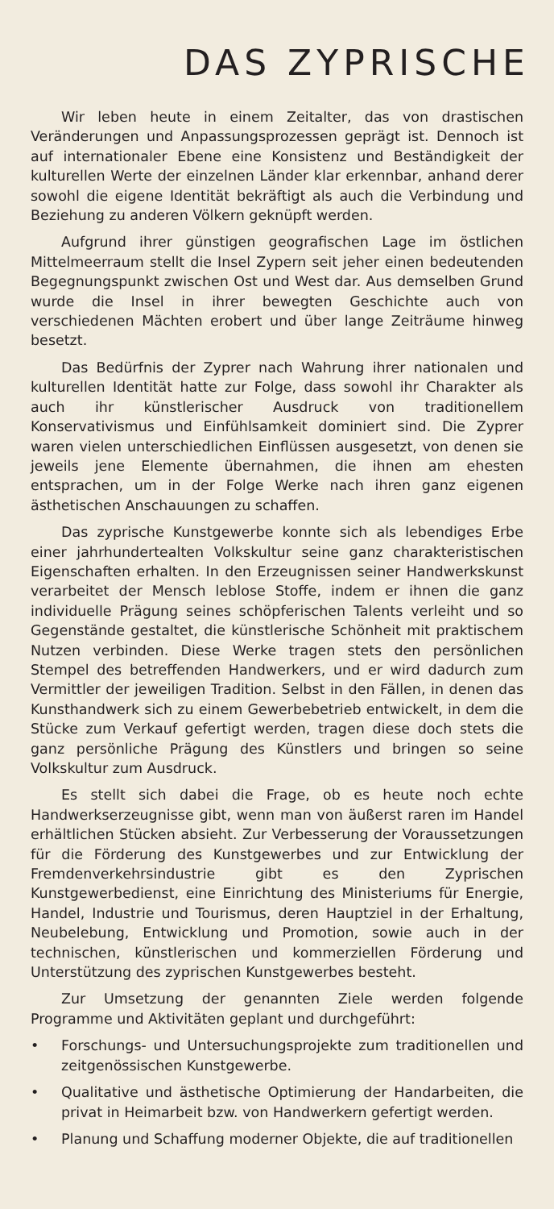DAS ZYPRISCHE
Wir leben heute in einem Zeitalter, das von drastischen Veränderungen und Anpassungsprozessen geprägt ist. Dennoch ist auf internationaler Ebene eine Konsistenz und Beständigkeit der kulturellen Werte der einzelnen Länder klar erkennbar, anhand derer sowohl die eigene Identität bekräftigt als auch die Verbindung und Beziehung zu anderen Völkern geknüpft werden.
Aufgrund ihrer günstigen geografischen Lage im östlichen Mittelmeerraum stellt die Insel Zypern seit jeher einen bedeutenden Begegnungspunkt zwischen Ost und West dar. Aus demselben Grund wurde die Insel in ihrer bewegten Geschichte auch von verschiedenen Mächten erobert und über lange Zeiträume hinweg besetzt.
Das Bedürfnis der Zyprer nach Wahrung ihrer nationalen und kulturellen Identität hatte zur Folge, dass sowohl ihr Charakter als auch ihr künstlerischer Ausdruck von traditionellem Konservativismus und Einfühlsamkeit dominiert sind. Die Zyprer waren vielen unterschiedlichen Einflüssen ausgesetzt, von denen sie jeweils jene Elemente übernahmen, die ihnen am ehesten entsprachen, um in der Folge Werke nach ihren ganz eigenen ästhetischen Anschauungen zu schaffen.
Das zyprische Kunstgewerbe konnte sich als lebendiges Erbe einer jahrhundertealten Volkskultur seine ganz charakteristischen Eigenschaften erhalten. In den Erzeugnissen seiner Handwerkskunst verarbeitet der Mensch leblose Stoffe, indem er ihnen die ganz individuelle Prägung seines schöpferischen Talents verleiht und so Gegenstände gestaltet, die künstlerische Schönheit mit praktischem Nutzen verbinden. Diese Werke tragen stets den persönlichen Stempel des betreffenden Handwerkers, und er wird dadurch zum Vermittler der jeweiligen Tradition. Selbst in den Fällen, in denen das Kunsthandwerk sich zu einem Gewerbebetrieb entwickelt, in dem die Stücke zum Verkauf gefertigt werden, tragen diese doch stets die ganz persönliche Prägung des Künstlers und bringen so seine Volkskultur zum Ausdruck.
Es stellt sich dabei die Frage, ob es heute noch echte Handwerkserzeugnisse gibt, wenn man von äußerst raren im Handel erhältlichen Stücken absieht. Zur Verbesserung der Voraussetzungen für die Förderung des Kunstgewerbes und zur Entwicklung der Fremdenverkehrsindustrie gibt es den Zyprischen Kunstgewerbedienst, eine Einrichtung des Ministeriums für Energie, Handel, Industrie und Tourismus, deren Hauptziel in der Erhaltung, Neubelebung, Entwicklung und Promotion, sowie auch in der technischen, künstlerischen und kommerziellen Förderung und Unterstützung des zyprischen Kunstgewerbes besteht.
Zur Umsetzung der genannten Ziele werden folgende Programme und Aktivitäten geplant und durchgeführt:
• Forschungs- und Untersuchungsprojekte zum traditionellen und zeitgenössischen Kunstgewerbe.
• Qualitative und ästhetische Optimierung der Handarbeiten, die privat in Heimarbeit bzw. von Handwerkern gefertigt werden.
• Planung und Schaffung moderner Objekte, die auf traditionellen